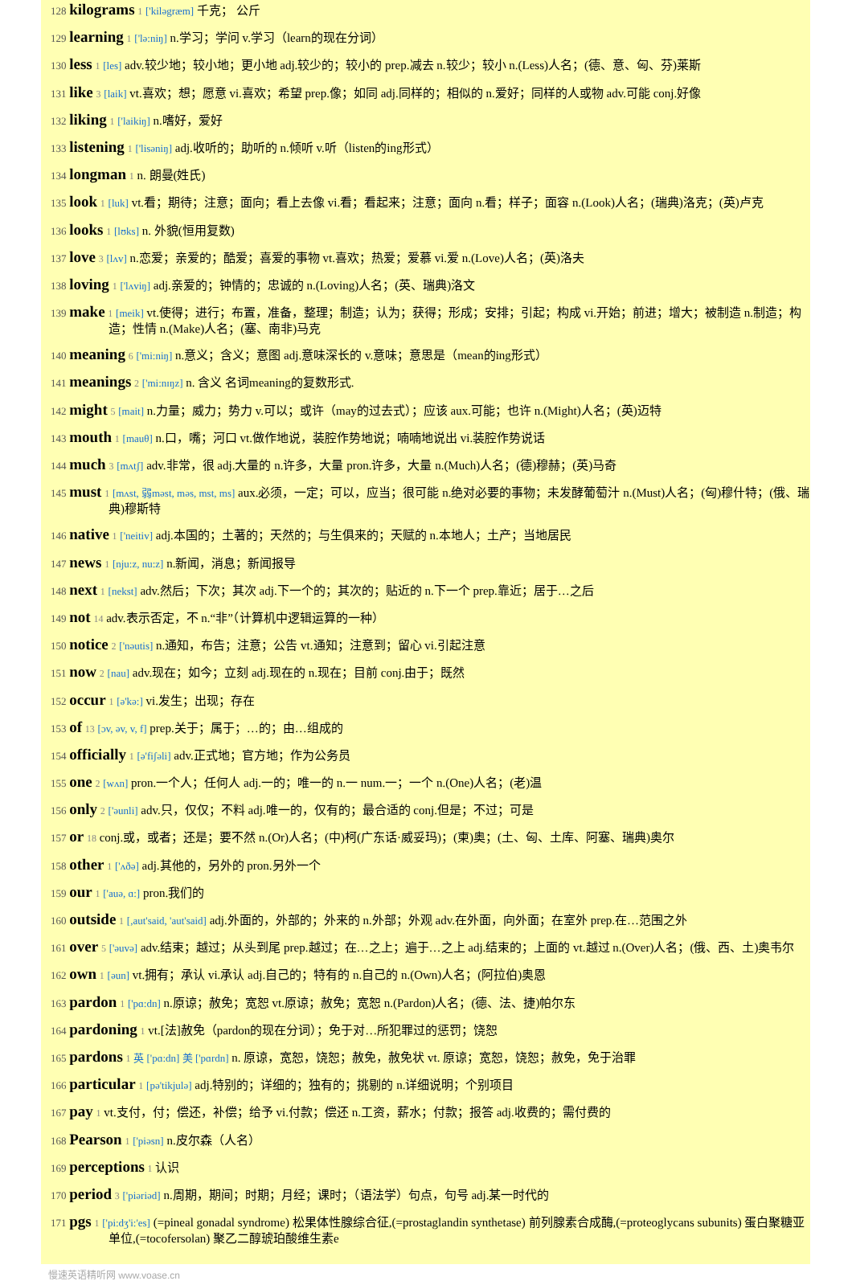128 kilograms 1 ['kiləgræm] 千克； 公斤
129 learning 1 ['lə:niŋ] n.学习；学问 v.学习（learn的现在分词）
130 less 1 [les] adv.较少地；较小地；更小地 adj.较少的；较小的 prep.减去 n.较少；较小 n.(Less)人名；(德、意、匈、芬)莱斯
131 like 3 [laik] vt.喜欢；想；愿意 vi.喜欢；希望 prep.像；如同 adj.同样的；相似的 n.爱好；同样的人或物 adv.可能 conj.好像
132 liking 1 ['laikiŋ] n.嗜好，爱好
133 listening 1 ['lisəniŋ] adj.收听的；助听的 n.倾听 v.听（listen的ing形式）
134 longman 1 n. 朗曼(姓氏)
135 look 1 [luk] vt.看；期待；注意；面向；看上去像 vi.看；看起来；注意；面向 n.看；样子；面容 n.(Look)人名；(瑞典)洛克；(英)卢克
136 looks 1 [lʊks] n. 外貌(恒用复数)
137 love 3 [lʌv] n.恋爱；亲爱的；酷爱；喜爱的事物 vt.喜欢；热爱；爱慕 vi.爱 n.(Love)人名；(英)洛夫
138 loving 1 ['lʌviŋ] adj.亲爱的；钟情的；忠诚的 n.(Loving)人名；(英、瑞典)洛文
139 make 1 [meik] vt.使得；进行；布置，准备，整理；制造；认为；获得；形成；安排；引起；构成 vi.开始；前进；增大；被制造 n.制造；构造；性情 n.(Make)人名；(塞、南非)马克
140 meaning 6 ['mi:niŋ] n.意义；含义；意图 adj.意味深长的 v.意味；意思是（mean的ing形式）
141 meanings 2 ['mi:nɪŋz] n. 含义 名词meaning的复数形式.
142 might 5 [mait] n.力量；威力；势力 v.可以；或许（may的过去式）；应该 aux.可能；也许 n.(Might)人名；(英)迈特
143 mouth 1 [mauθ] n.口，嘴；河口 vt.做作地说，装腔作势地说；喃喃地说出 vi.装腔作势说话
144 much 3 [mʌtʃ] adv.非常，很 adj.大量的 n.许多，大量 pron.许多，大量 n.(Much)人名；(德)穆赫；(英)马奇
145 must 1 [mʌst, 弱məst, məs, mst, ms] aux.必须，一定；可以，应当；很可能 n.绝对必要的事物；未发酵葡萄汁 n.(Must)人名；(匈)穆什特；(俄、瑞典)穆斯特
146 native 1 ['neitiv] adj.本国的；土著的；天然的；与生俱来的；天赋的 n.本地人；土产；当地居民
147 news 1 [nju:z, nu:z] n.新闻，消息；新闻报导
148 next 1 [nekst] adv.然后；下次；其次 adj.下一个的；其次的；贴近的 n.下一个 prep.靠近；居于…之后
149 not 14 adv.表示否定，不 n.“非”（计算机中逻辑运算的一种）
150 notice 2 ['nəutis] n.通知，布告；注意；公告 vt.通知；注意到；留心 vi.引起注意
151 now 2 [nau] adv.现在；如今；立刻 adj.现在的 n.现在；目前 conj.由于；既然
152 occur 1 [ə'kə:] vi.发生；出现；存在
153 of 13 [ɔv, əv, v, f] prep.关于；属于；…的；由…组成的
154 officially 1 [ə'fiʃəli] adv.正式地；官方地；作为公务员
155 one 2 [wʌn] pron.一个人；任何人 adj.一的；唯一的 n.一 num.一；一个 n.(One)人名；(老)温
156 only 2 ['əunli] adv.只，仅仅；不料 adj.唯一的，仅有的；最合适的 conj.但是；不过；可是
157 or 18 conj.或，或者；还是；要不然 n.(Or)人名；(中)柯(广东话·威妥玛)；(柬)奥；(土、匈、土库、阿塞、瑞典)奥尔
158 other 1 ['ʌðə] adj.其他的，另外的 pron.另外一个
159 our 1 ['auə, ɑ:] pron.我们的
160 outside 1 [,aut'said, 'aut'said] adj.外面的，外部的；外来的 n.外部；外观 adv.在外面，向外面；在室外 prep.在…范围之外
161 over 5 ['əuvə] adv.结束；越过；从头到尾 prep.越过；在…之上；遍于…之上 adj.结束的；上面的 vt.越过 n.(Over)人名；(俄、西、土)奥韦尔
162 own 1 [əun] vt.拥有；承认 vi.承认 adj.自己的；特有的 n.自己的 n.(Own)人名；(阿拉伯)奥恩
163 pardon 1 ['pɑ:dn] n.原谅；赦免；宽恕 vt.原谅；赦免；宽恕 n.(Pardon)人名；(德、法、捷)帕尔东
164 pardoning 1 vt.[法]赦免（pardon的现在分词）；免于对…所犯罪过的惩罚；饶恕
165 pardons 1 英 ['pɑ:dn] 美 ['pɑrdn] n. 原谅，宽恕，饶恕；赦免，赦免状 vt. 原谅；宽恕，饶恕；赦免，免于治罪
166 particular 1 [pə'tikjulə] adj.特别的；详细的；独有的；挑剔的 n.详细说明；个别项目
167 pay 1 vt.支付，付；偿还，补偿；给予 vi.付款；偿还 n.工资，薪水；付款；报答 adj.收费的；需付费的
168 Pearson 1 ['piəsn] n.皮尔森（人名）
169 perceptions 1 认识
170 period 3 ['piəriəd] n.周期，期间；时期；月经；课时；（语法学）句点，句号 adj.某一时代的
171 pgs 1 ['pi:dʒ'i:'es] (=pineal gonadal syndrome) 松果体性腺综合征,(=prostaglandin synthetase) 前列腺素合成酶,(=proteoglycans subunits) 蛋白聚糖亚单位,(=tocofersolan) 聚乙二醇琥珀酸维生素e
慢速英语精听网 www.voase.cn